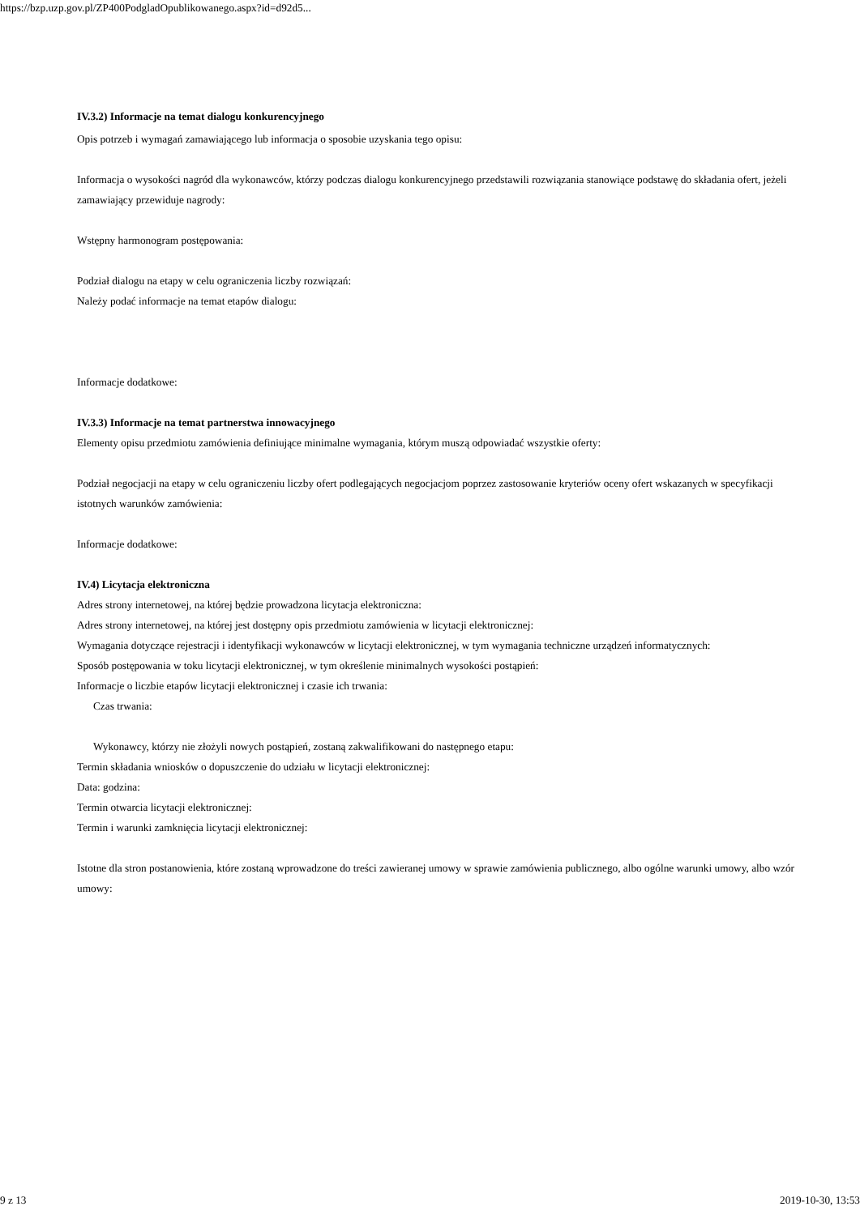https://bzp.uzp.gov.pl/ZP400PodgladOpublikowanego.aspx?id=d92d5...
IV.3.2) Informacje na temat dialogu konkurencyjnego
Opis potrzeb i wymagań zamawiającego lub informacja o sposobie uzyskania tego opisu:
Informacja o wysokości nagród dla wykonawców, którzy podczas dialogu konkurencyjnego przedstawili rozwiązania stanowiące podstawę do składania ofert, jeżeli zamawiający przewiduje nagrody:
Wstępny harmonogram postępowania:
Podział dialogu na etapy w celu ograniczenia liczby rozwiązań:
Należy podać informacje na temat etapów dialogu:
Informacje dodatkowe:
IV.3.3) Informacje na temat partnerstwa innowacyjnego
Elementy opisu przedmiotu zamówienia definiujące minimalne wymagania, którym muszą odpowiadać wszystkie oferty:
Podział negocjacji na etapy w celu ograniczeniu liczby ofert podlegających negocjacjom poprzez zastosowanie kryteriów oceny ofert wskazanych w specyfikacji istotnych warunków zamówienia:
Informacje dodatkowe:
IV.4) Licytacja elektroniczna
Adres strony internetowej, na której będzie prowadzona licytacja elektroniczna:
Adres strony internetowej, na której jest dostępny opis przedmiotu zamówienia w licytacji elektronicznej:
Wymagania dotyczące rejestracji i identyfikacji wykonawców w licytacji elektronicznej, w tym wymagania techniczne urządzeń informatycznych:
Sposób postępowania w toku licytacji elektronicznej, w tym określenie minimalnych wysokości postąpień:
Informacje o liczbie etapów licytacji elektronicznej i czasie ich trwania:
Czas trwania:
Wykonawcy, którzy nie złożyli nowych postąpień, zostaną zakwalifikowani do następnego etapu:
Termin składania wniosków o dopuszczenie do udziału w licytacji elektronicznej:
Data: godzina:
Termin otwarcia licytacji elektronicznej:
Termin i warunki zamknięcia licytacji elektronicznej:
Istotne dla stron postanowienia, które zostaną wprowadzone do treści zawieranej umowy w sprawie zamówienia publicznego, albo ogólne warunki umowy, albo wzór umowy:
9 z 13 2019-10-30, 13:53